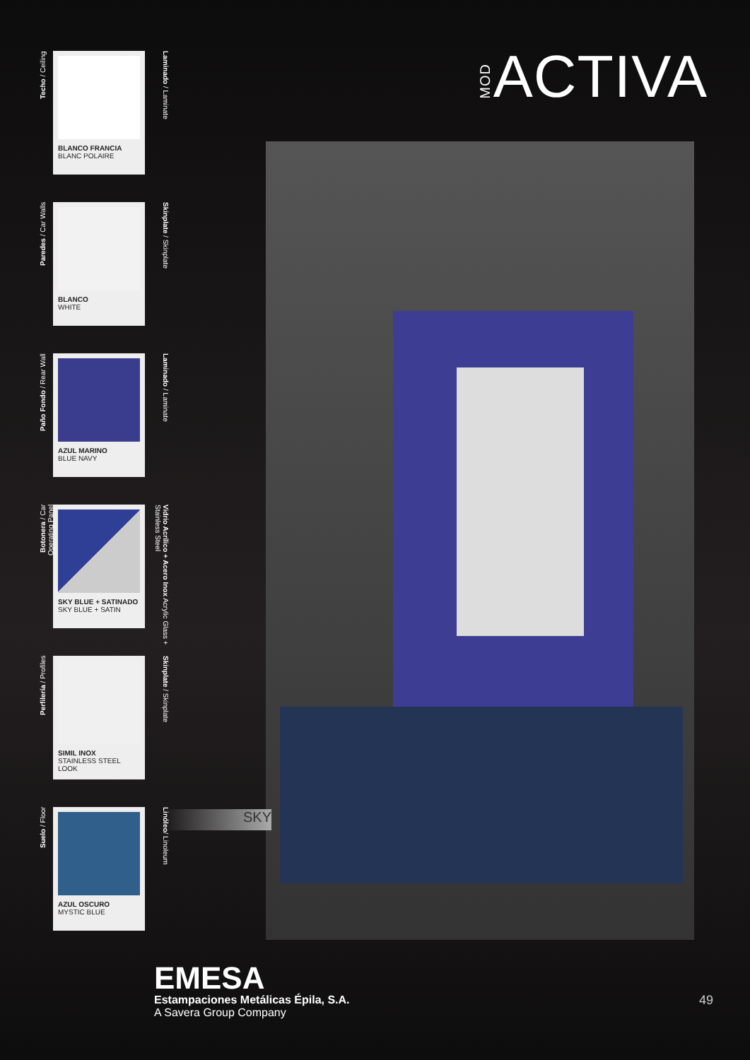MODACTIVA
Techo / Ceiling
BLANCO FRANCIA
BLANC POLAIRE
Laminado / Laminate
Paredes / Car Walls
BLANCO
WHITE
Skinplate / Skinplate
Paño Fondo / Rear Wall
AZUL MARINO
BLUE NAVY
Laminado / Laminate
Botonera / Car Operating Panel
SKY BLUE + SATINADO
SKY BLUE + SATIN
Vidrio Acrílico + Acero Inox Acrylic Glass + Stainless Steel
Perfilería / Profiles
SIMIL INOX
STAINLESS STEEL LOOK
Skinplate / Skinplate
Suelo / Floor
AZUL OSCURO
MYSTIC BLUE
Linóleo/ Linoleum
SKY
EMESA
Estampaciones Metálicas Épila, S.A.
A Savera Group Company
49